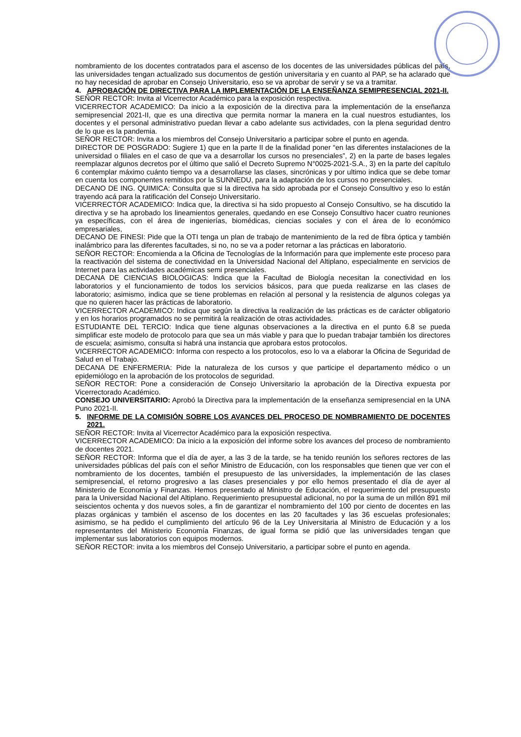nombramiento de los docentes contratados para el ascenso de los docentes de las universidades públicas del país, las universidades tengan actualizado sus documentos de gestión universitaria y en cuanto al PAP, se ha aclarado que no hay necesidad de aprobar en Consejo Universitario, eso se va aprobar de servir y se va a tramitar.
4. APROBACIÓN DE DIRECTIVA PARA LA IMPLEMENTACIÓN DE LA ENSEÑANZA SEMIPRESENCIAL 2021-II.
SEÑOR RECTOR: Invita al Vicerrector Académico para la exposición respectiva.
VICERRECTOR ACADEMICO: Da inicio a la exposición de la directiva para la implementación de la enseñanza semipresencial 2021-II, que es una directiva que permita normar la manera en la cual nuestros estudiantes, los docentes y el personal administrativo puedan llevar a cabo adelante sus actividades, con la plena seguridad dentro de lo que es la pandemia.
SEÑOR RECTOR: Invita a los miembros del Consejo Universitario a participar sobre el punto en agenda.
DIRECTOR DE POSGRADO: Sugiere 1) que en la parte II de la finalidad poner “en las diferentes instalaciones de la universidad o filiales en el caso de que va a desarrollar los cursos no presenciales”, 2) en la parte de bases legales reemplazar algunos decretos por el último que salió el Decreto Supremo N°0025-2021-S.A., 3) en la parte del capítulo 6 contemplar máximo cuánto tiempo va a desarrollarse las clases, sincrónicas y por ultimo indica que se debe tomar en cuenta los componentes remitidos por la SUNNEDU, para la adaptación de los cursos no presenciales.
DECANO DE ING. QUIMICA: Consulta que si la directiva ha sido aprobada por el Consejo Consultivo y eso lo están trayendo acá para la ratificación del Consejo Universitario.
VICERRECTOR ACADEMICO: Indica que, la directiva si ha sido propuesto al Consejo Consultivo, se ha discutido la directiva y se ha aprobado los lineamientos generales, quedando en ese Consejo Consultivo hacer cuatro reuniones ya específicas, con el área de ingenierías, biomédicas, ciencias sociales y con el área de lo económico empresariales,
DECANO DE FINESI: Pide que la OTI tenga un plan de trabajo de mantenimiento de la red de fibra óptica y también inalámbrico para las diferentes facultades, si no, no se va a poder retornar a las prácticas en laboratorio.
SEÑOR RECTOR: Encomienda a la Oficina de Tecnologías de la Información para que implemente este proceso para la reactivación del sistema de conectividad en la Universidad Nacional del Altiplano, especialmente en servicios de Internet para las actividades académicas semi presenciales.
DECANA DE CIENCIAS BIOLOGICAS: Indica que la Facultad de Biología necesitan la conectividad en los laboratorios y el funcionamiento de todos los servicios básicos, para que pueda realizarse en las clases de laboratorio; asimismo, indica que se tiene problemas en relación al personal y la resistencia de algunos colegas ya que no quieren hacer las prácticas de laboratorio.
VICERRECTOR ACADEMICO: Indica que según la directiva la realización de las prácticas es de carácter obligatorio y en los horarios programados no se permitirá la realización de otras actividades.
ESTUDIANTE DEL TERCIO: Indica que tiene algunas observaciones a la directiva en el punto 6.8 se pueda simplificar este modelo de protocolo para que sea un más viable y para que lo puedan trabajar también los directores de escuela; asimismo, consulta si habrá una instancia que aprobara estos protocolos.
VICERRECTOR ACADEMICO: Informa con respecto a los protocolos, eso lo va a elaborar la Oficina de Seguridad de Salud en el Trabajo.
DECANA DE ENFERMERIA: Pide la naturaleza de los cursos y que participe el departamento médico o un epidemiólogo en la aprobación de los protocolos de seguridad.
SEÑOR RECTOR: Pone a consideración de Consejo Universitario la aprobación de la Directiva expuesta por Vicerrectorado Académico.
CONSEJO UNIVERSITARIO: Aprobó la Directiva para la implementación de la enseñanza semipresencial en la UNA Puno 2021-II.
5. INFORME DE LA COMISIÓN SOBRE LOS AVANCES DEL PROCESO DE NOMBRAMIENTO DE DOCENTES 2021.
SEÑOR RECTOR: Invita al Vicerrector Académico para la exposición respectiva.
VICERRECTOR ACADEMICO: Da inicio a la exposición del informe sobre los avances del proceso de nombramiento de docentes 2021.
SEÑOR RECTOR: Informa que el día de ayer, a las 3 de la tarde, se ha tenido reunión los señores rectores de las universidades públicas del país con el señor Ministro de Educación, con los responsables que tienen que ver con el nombramiento de los docentes, también el presupuesto de las universidades, la implementación de las clases semipresencial, el retorno progresivo a las clases presenciales y por ello hemos presentado el día de ayer al Ministerio de Economía y Finanzas. Hemos presentado al Ministro de Educación, el requerimiento del presupuesto para la Universidad Nacional del Altiplano. Requerimiento presupuestal adicional, no por la suma de un millón 891 mil seiscientos ochenta y dos nuevos soles, a fin de garantizar el nombramiento del 100 por ciento de docentes en las plazas orgánicas y también el ascenso de los docentes en las 20 facultades y las 36 escuelas profesionales; asimismo, se ha pedido el cumplimiento del artículo 96 de la Ley Universitaria al Ministro de Educación y a los representantes del Ministerio Economía Finanzas, de igual forma se pidió que las universidades tengan que implementar sus laboratorios con equipos modernos.
SEÑOR RECTOR: invita a los miembros del Consejo Universitario, a participar sobre el punto en agenda.